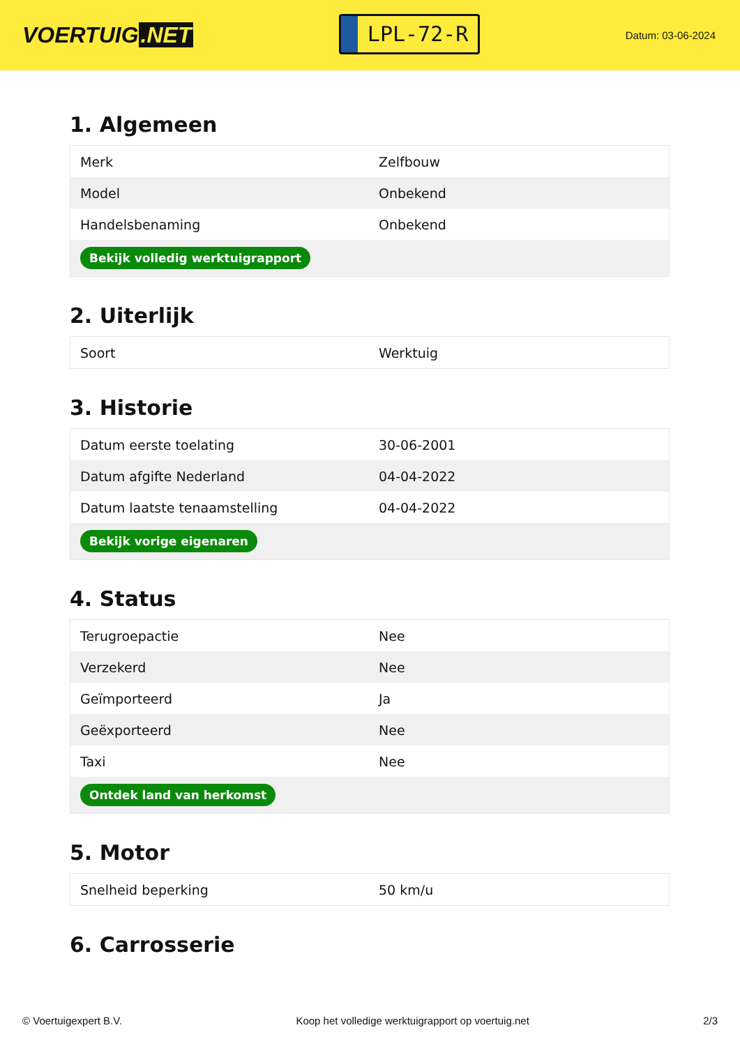VOERTUIG.NET
LPL-72-R
Datum: 03-06-2024
1. Algemeen
| Merk | Zelfbouw |
| Model | Onbekend |
| Handelsbenaming | Onbekend |
| Bekijk volledig werktuigrapport | |
2. Uiterlijk
| Soort | Werktuig |
3. Historie
| Datum eerste toelating | 30-06-2001 |
| Datum afgifte Nederland | 04-04-2022 |
| Datum laatste tenaamstelling | 04-04-2022 |
| Bekijk vorige eigenaren | |
4. Status
| Terugroepactie | Nee |
| Verzekerd | Nee |
| Geïmporteerd | Ja |
| Geëxporteerd | Nee |
| Taxi | Nee |
| Ontdek land van herkomst | |
5. Motor
| Snelheid beperking | 50 km/u |
6. Carrosserie
© Voertuigexpert B.V. Koop het volledige werktuigrapport op voertuig.net 2/3